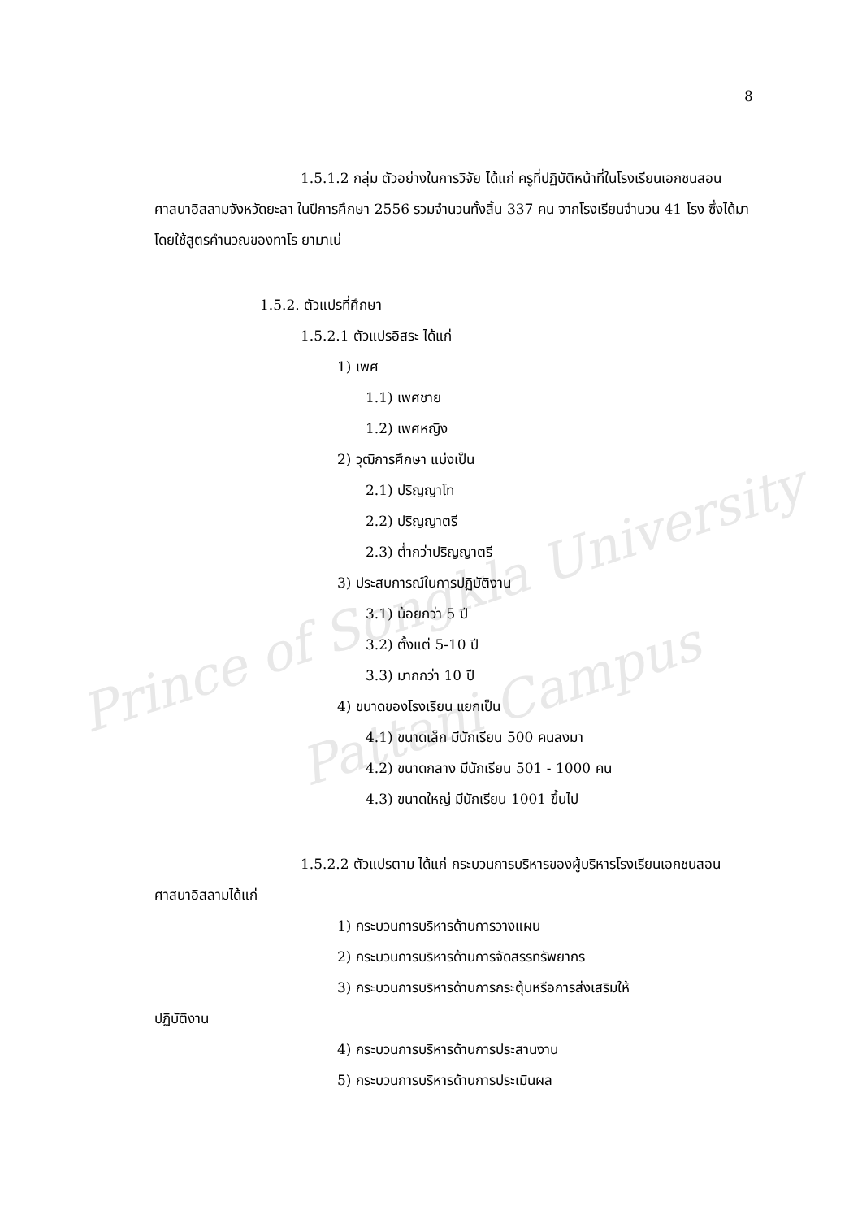Prince of Songkla University
Pattani Campus
8
1.5.1.2 กลุ่ม ตัวอย่างในการวิจัย ได้แก่ ครูที่ปฏิบัติหน้าที่ในโรงเรียนเอกชนสอนศาสนาอิสลามจังหวัดยะลา ในปีการศึกษา 2556 รวมจำนวนทั้งสิ้น 337 คน จากโรงเรียนจำนวน 41 โรง ซึ่งได้มาโดยใช้สูตรคำนวณของทาโร ยามาเน่
1.5.2. ตัวแปรที่ศึกษา
1.5.2.1 ตัวแปรอิสระ ได้แก่
1) เพศ
1.1) เพศชาย
1.2) เพศหญิง
2) วุฒิการศึกษา แบ่งเป็น
2.1) ปริญญาโท
2.2) ปริญญาตรี
2.3) ต่ำกว่าปริญญาตรี
3) ประสบการณ์ในการปฏิบัติงาน
3.1) น้อยกว่า 5 ปี
3.2) ตั้งแต่ 5-10 ปี
3.3) มากกว่า 10 ปี
4) ขนาดของโรงเรียน แยกเป็น
4.1) ขนาดเล็ก มีนักเรียน 500 คนลงมา
4.2) ขนาดกลาง มีนักเรียน 501 - 1000 คน
4.3) ขนาดใหญ่ มีนักเรียน 1001 ขึ้นไป
1.5.2.2 ตัวแปรตาม ได้แก่ กระบวนการบริหารของผู้บริหารโรงเรียนเอกชนสอนศาสนาอิสลามได้แก่
1) กระบวนการบริหารด้านการวางแผน
2) กระบวนการบริหารด้านการจัดสรรทรัพยากร
3) กระบวนการบริหารด้านการกระตุ้นหรือการส่งเสริมให้
ปฏิบัติงาน
4) กระบวนการบริหารด้านการประสานงาน
5) กระบวนการบริหารด้านการประเมินผล